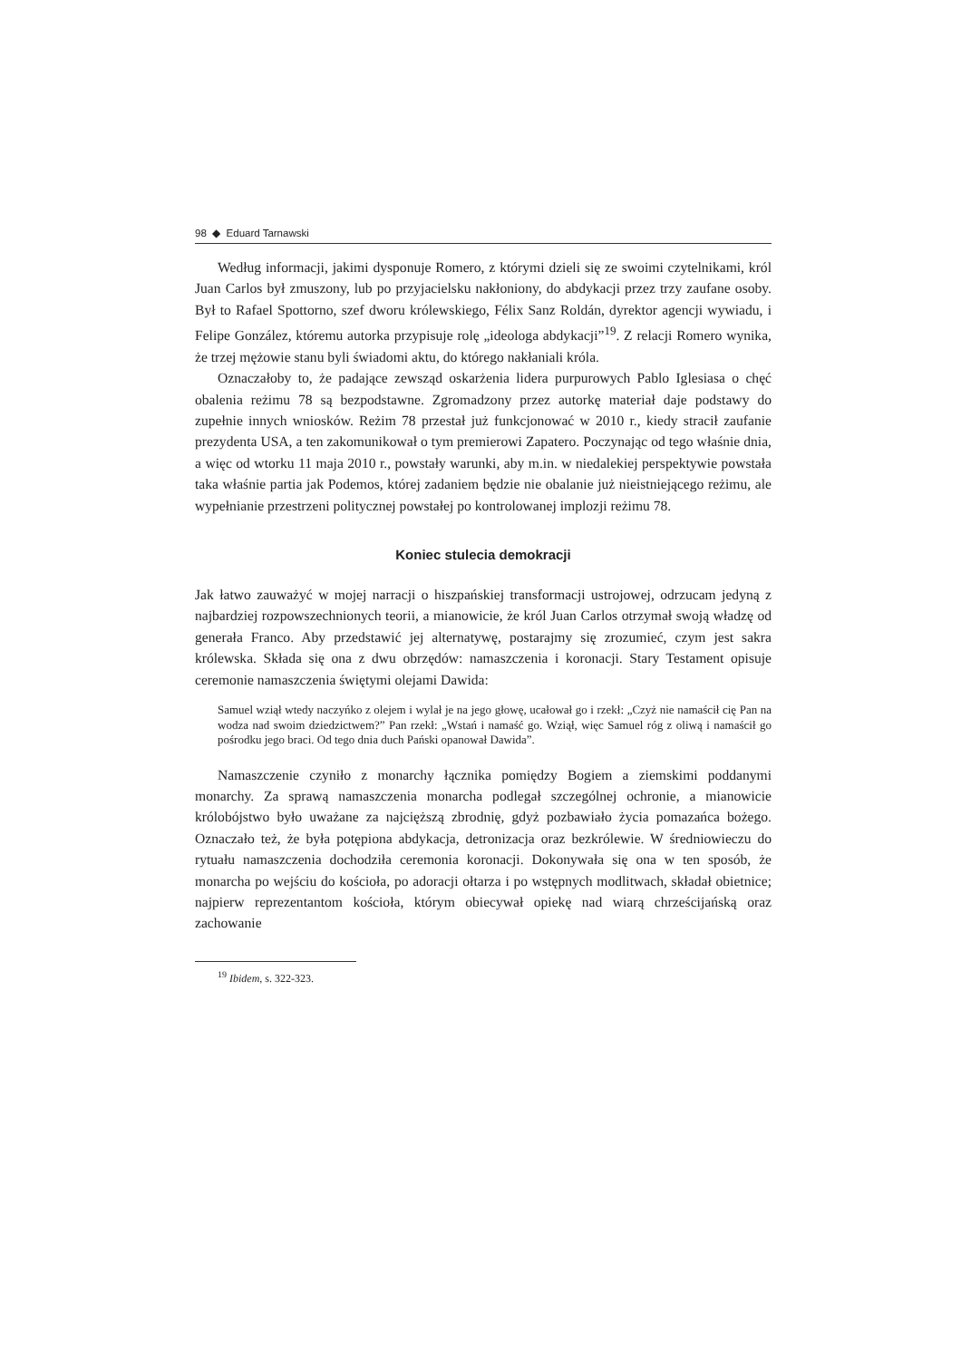98 ◆ Eduard Tarnawski
Według informacji, jakimi dysponuje Romero, z którymi dzieli się ze swoimi czytelnikami, król Juan Carlos był zmuszony, lub po przyjacielsku nakłoniony, do abdykacji przez trzy zaufane osoby. Był to Rafael Spottorno, szef dworu królewskiego, Félix Sanz Roldán, dyrektor agencji wywiadu, i Felipe González, któremu autorka przypisuje rolę „ideologa abdykacji”<sup>19</sup>. Z relacji Romero wynika, że trzej mężowie stanu byli świadomi aktu, do którego nakłaniali króla.
Oznaczałoby to, że padające zewsząd oskarżenia lidera purpurowych Pablo Iglesiasa o chęć obalenia reżimu 78 są bezpodstawne. Zgromadzony przez autorkę materiał daje podstawy do zupełnie innych wniosków. Reżim 78 przestał już funkcjonować w 2010 r., kiedy stracił zaufanie prezydenta USA, a ten zakomunikował o tym premierowi Zapatero. Poczynając od tego właśnie dnia, a więc od wtorku 11 maja 2010 r., powstały warunki, aby m.in. w niedalekiej perspektywie powstała taka właśnie partia jak Podemos, której zadaniem będzie nie obalanie już nieistniejącego reżimu, ale wypełnianie przestrzeni politycznej powstałej po kontrolowanej implozji reżimu 78.
Koniec stulecia demokracji
Jak łatwo zauważyć w mojej narracji o hiszpańskiej transformacji ustrojowej, odrzucam jedyną z najbardziej rozpowszechnionych teorii, a mianowicie, że król Juan Carlos otrzymał swoją władzę od generała Franco. Aby przedstawić jej alternatywę, postarajmy się zrozumieć, czym jest sakra królewska. Składa się ona z dwu obrzędów: namaszczenia i koronacji. Stary Testament opisuje ceremonie namaszczenia świętymi olejami Dawida:
Samuel wziął wtedy naczyńko z olejem i wylał je na jego głowę, ucałował go i rzekł: „Czyż nie namaścił cię Pan na wodza nad swoim dziedzictwem?” Pan rzekł: „Wstań i namaść go. Wziął, więc Samuel róg z oliwą i namaścił go pośrodku jego braci. Od tego dnia duch Pański opanował Dawida”.
Namaszczenie czyniło z monarchy łącznika pomiędzy Bogiem a ziemskimi poddanymi monarchy. Za sprawą namaszczenia monarcha podlegał szczególnej ochronie, a mianowicie królobójstwo było uważane za najcięższą zbrodnię, gdyż pozbawiało życia pomazańca bożego. Oznaczało też, że była potępiona abdykacja, detronizacja oraz bezkrólewie. W średniowieczu do rytuału namaszczenia dochodziła ceremonia koronacji. Dokonywała się ona w ten sposób, że monarcha po wejściu do kościoła, po adoracji ołtarza i po wstępnych modlitwach, składał obietnice; najpierw reprezentantom kościoła, którym obiecywał opiekę nad wiarą chrześcijańską oraz zachowanie
<sup>19</sup> Ibidem, s. 322-323.